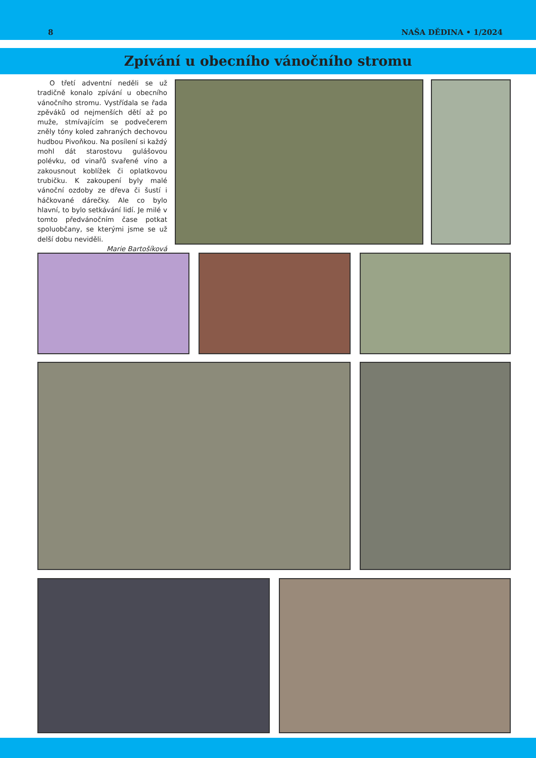8 NAŠA DĚDINA • 1/2024
Zpívání u obecního vánočního stromu
O třetí adventní neděli se už tradičně konalo zpívání u obecního vánočního stromu. Vystřídala se řada zpěváků od nejmenších dětí až po muže, stmívajícím se podvečerem zněly tóny koled zahraných dechovou hudbou Pivoňkou. Na posílení si každý mohl dát starostovu gulášovou polévku, od vinařů svařené víno a zakousnout koblížek či oplatkovou trubičku. K zakoupení byly malé vánoční ozdoby ze dřeva či šustí i háčkované dárečky. Ale co bylo hlavní, to bylo setkávání lidí. Je milé v tomto předvánočním čase potkat spoluobčany, se kterými jsme se už delší dobu neviděli.
Marie Bartošíková